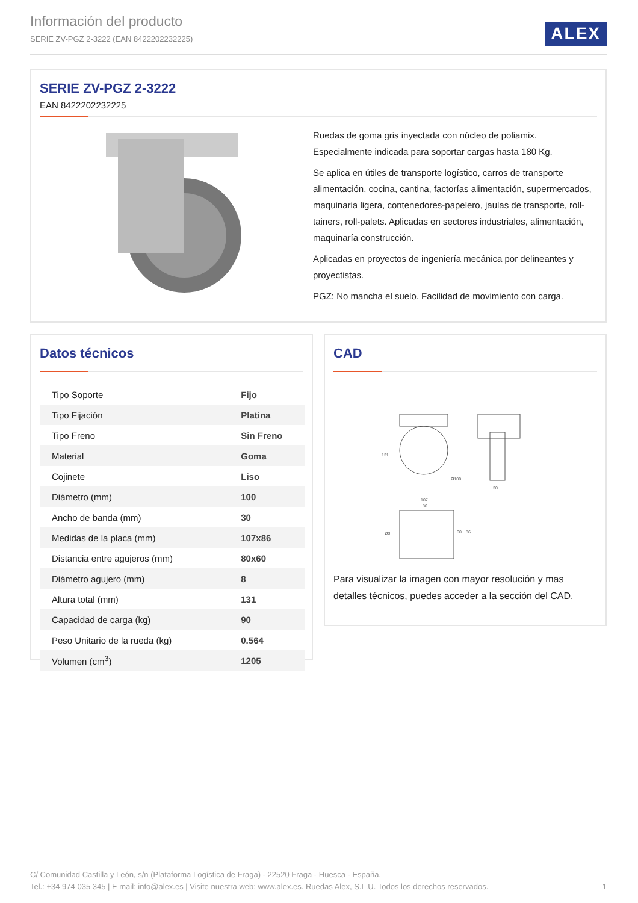Información del producto
SERIE ZV-PGZ 2-3222 (EAN 8422202232225)
ALEX
SERIE ZV-PGZ 2-3222
EAN 8422202232225
Ruedas de goma gris inyectada con núcleo de poliamix.
Especialmente indicada para soportar cargas hasta 180 Kg.
Se aplica en útiles de transporte logístico, carros de transporte alimentación, cocina, cantina, factorías alimentación, supermercados, maquinaria ligera, contenedores-papelero, jaulas de transporte, roll-tainers, roll-palets. Aplicadas en sectores industriales, alimentación, maquinaría construcción.
Aplicadas en proyectos de ingeniería mecánica por delineantes y proyectistas.
PGZ: No mancha el suelo. Facilidad de movimiento con carga.
Datos técnicos
| Tipo Soporte | Fijo |
| Tipo Fijación | Platina |
| Tipo Freno | Sin Freno |
| Material | Goma |
| Cojinete | Liso |
| Diámetro (mm) | 100 |
| Ancho de banda (mm) | 30 |
| Medidas de la placa (mm) | 107x86 |
| Distancia entre agujeros (mm) | 80x60 |
| Diámetro agujero (mm) | 8 |
| Altura total (mm) | 131 |
| Capacidad de carga (kg) | 90 |
| Peso Unitario de la rueda (kg) | 0.564 |
| Volumen (cm<sup>3</sup>) | 1205 |
CAD
131
Ø100
30
107
80
Ø9
60
86
Para visualizar la imagen con mayor resolución y mas detalles técnicos, puedes acceder a la sección del CAD.
C/ Comunidad Castilla y León, s/n (Plataforma Logística de Fraga) - 22520 Fraga - Huesca - España.
Tel.: +34 974 035 345 | E mail: info@alex.es | Visite nuestra web: www.alex.es. Ruedas Alex, S.L.U. Todos los derechos reservados. 1